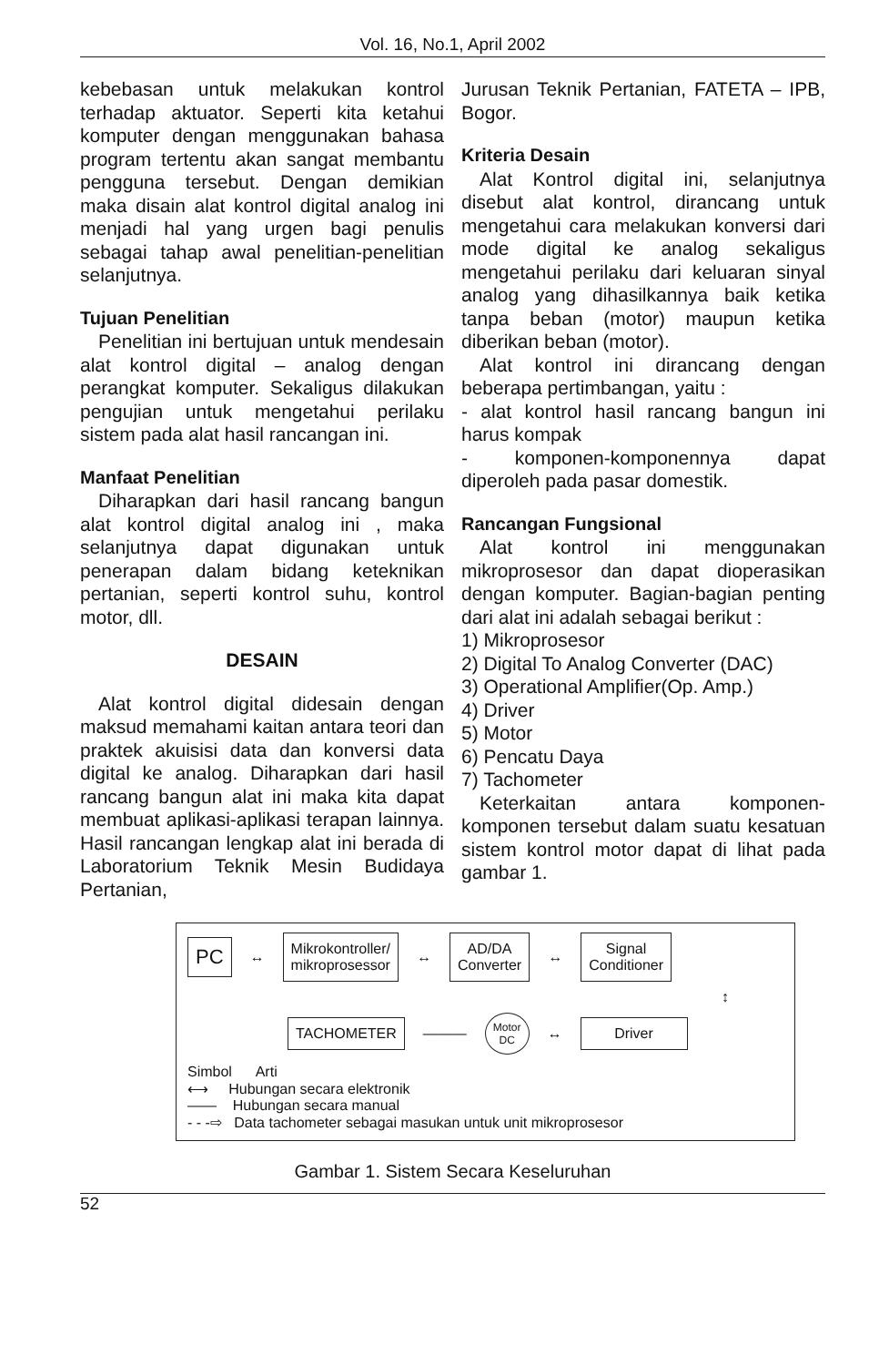Vol. 16, No.1, April 2002
kebebasan untuk melakukan kontrol terhadap aktuator. Seperti kita ketahui komputer dengan menggunakan bahasa program tertentu akan sangat membantu pengguna tersebut. Dengan demikian maka disain alat kontrol digital analog ini menjadi hal yang urgen bagi penulis sebagai tahap awal penelitian-penelitian selanjutnya.
Tujuan Penelitian
Penelitian ini bertujuan untuk mendesain alat kontrol digital – analog dengan perangkat komputer. Sekaligus dilakukan pengujian untuk mengetahui perilaku sistem pada alat hasil rancangan ini.
Manfaat Penelitian
Diharapkan dari hasil rancang bangun alat kontrol digital analog ini , maka selanjutnya dapat digunakan untuk penerapan dalam bidang keteknikan pertanian, seperti kontrol suhu, kontrol motor, dll.
DESAIN
Alat kontrol digital didesain dengan maksud memahami kaitan antara teori dan praktek akuisisi data dan konversi data digital ke analog. Diharapkan dari hasil rancang bangun alat ini maka kita dapat membuat aplikasi-aplikasi terapan lainnya. Hasil rancangan lengkap alat ini berada di Laboratorium Teknik Mesin Budidaya Pertanian,
Jurusan Teknik Pertanian, FATETA – IPB, Bogor.
Kriteria Desain
Alat Kontrol digital ini, selanjutnya disebut alat kontrol, dirancang untuk mengetahui cara melakukan konversi dari mode digital ke analog sekaligus mengetahui perilaku dari keluaran sinyal analog yang dihasilkannya baik ketika tanpa beban (motor) maupun ketika diberikan beban (motor).
Alat kontrol ini dirancang dengan beberapa pertimbangan, yaitu :
- alat kontrol hasil rancang bangun ini harus kompak
- komponen-komponennya dapat diperoleh pada pasar domestik.
Rancangan Fungsional
Alat kontrol ini menggunakan mikroprosesor dan dapat dioperasikan dengan komputer. Bagian-bagian penting dari alat ini adalah sebagai berikut :
1) Mikroprosesor
2) Digital To Analog Converter (DAC)
3) Operational Amplifier(Op. Amp.)
4) Driver
5) Motor
6) Pencatu Daya
7) Tachometer
Keterkaitan antara komponen-komponen tersebut dalam suatu kesatuan sistem kontrol motor dapat di lihat pada gambar 1.
PC
↔
Mikrokontroller/
mikroprosessor
↔
AD/DA
Converter
↔
Signal
Conditioner
↕
TACHOMETER
———
Motor
DC
↔
Driver
Simbol Arti
⟷ Hubungan secara elektronik
—— Hubungan secara manual
- - -⇨ Data tachometer sebagai masukan untuk unit mikroprosesor
Gambar 1. Sistem Secara Keseluruhan
52